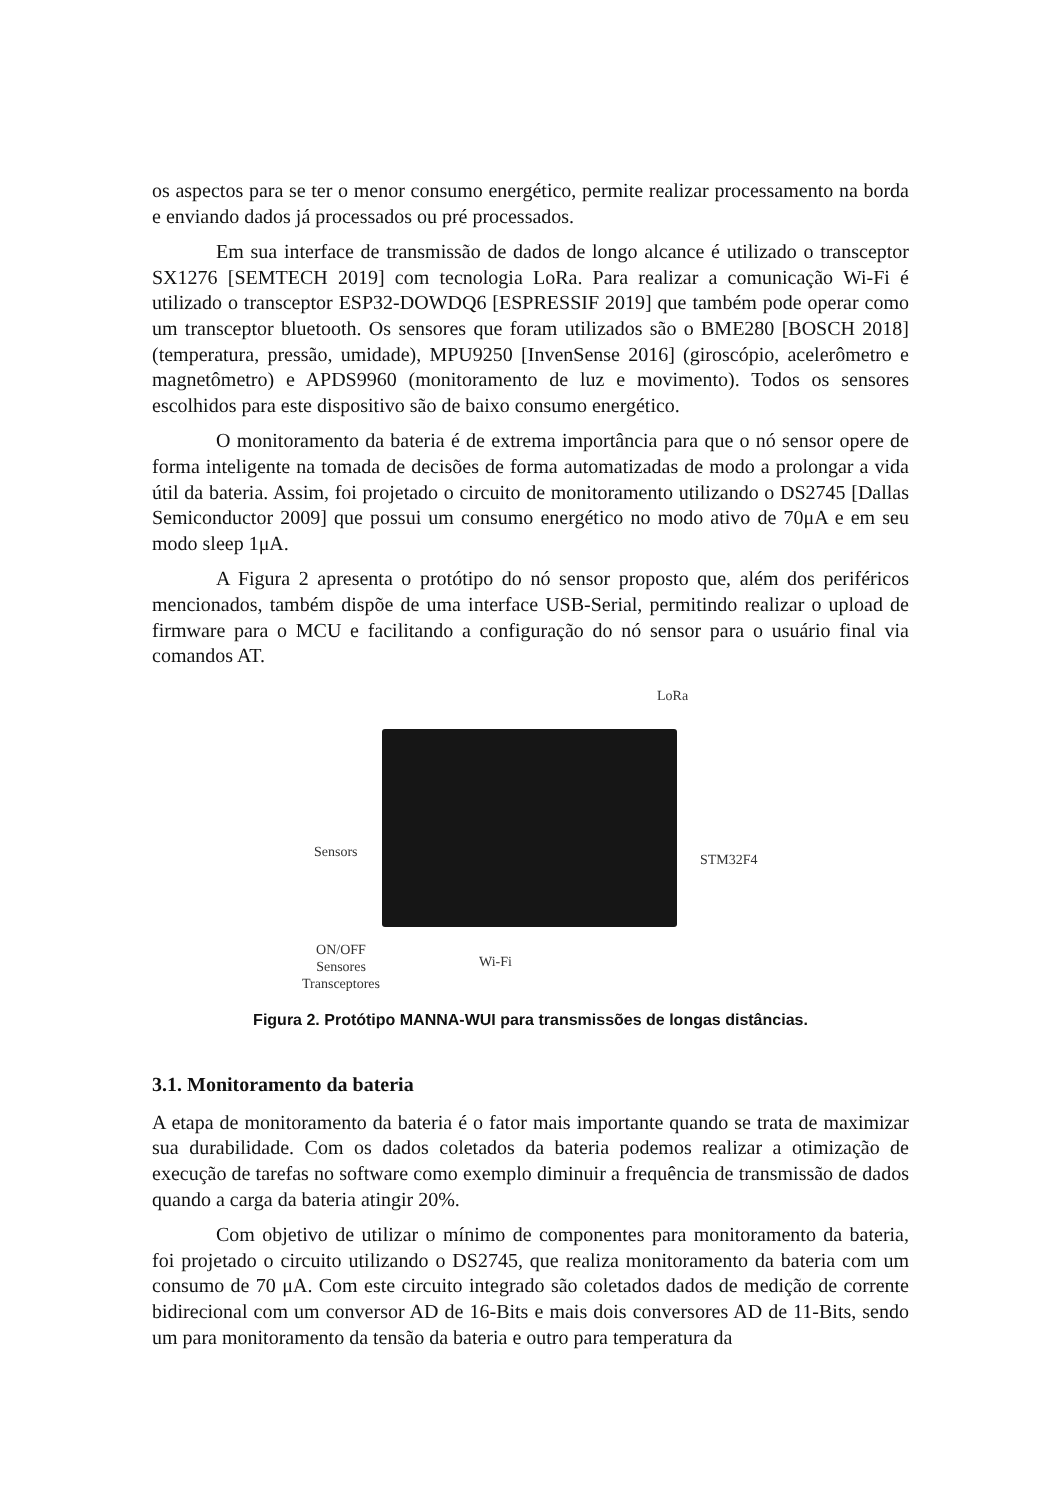os aspectos para se ter o menor consumo energético, permite realizar processamento na borda e enviando dados já processados ou pré processados.
Em sua interface de transmissão de dados de longo alcance é utilizado o transceptor SX1276 [SEMTECH 2019] com tecnologia LoRa. Para realizar a comunicação Wi-Fi é utilizado o transceptor ESP32-DOWDQ6 [ESPRESSIF 2019] que também pode operar como um transceptor bluetooth. Os sensores que foram utilizados são o BME280 [BOSCH 2018] (temperatura, pressão, umidade), MPU9250 [InvenSense 2016] (giroscópio, acelerômetro e magnetômetro) e APDS9960 (monitoramento de luz e movimento). Todos os sensores escolhidos para este dispositivo são de baixo consumo energético.
O monitoramento da bateria é de extrema importância para que o nó sensor opere de forma inteligente na tomada de decisões de forma automatizadas de modo a prolongar a vida útil da bateria. Assim, foi projetado o circuito de monitoramento utilizando o DS2745 [Dallas Semiconductor 2009] que possui um consumo energético no modo ativo de 70μA e em seu modo sleep 1μA.
A Figura 2 apresenta o protótipo do nó sensor proposto que, além dos periféricos mencionados, também dispõe de uma interface USB-Serial, permitindo realizar o upload de firmware para o MCU e facilitando a configuração do nó sensor para o usuário final via comandos AT.
LoRa
Sensors STM32F4
ON/OFF
Sensores
Transceptores
Wi-Fi
Figura 2. Protótipo MANNA-WUI para transmissões de longas distâncias.
3.1. Monitoramento da bateria
A etapa de monitoramento da bateria é o fator mais importante quando se trata de maximizar sua durabilidade. Com os dados coletados da bateria podemos realizar a otimização de execução de tarefas no software como exemplo diminuir a frequência de transmissão de dados quando a carga da bateria atingir 20%.
Com objetivo de utilizar o mínimo de componentes para monitoramento da bateria, foi projetado o circuito utilizando o DS2745, que realiza monitoramento da bateria com um consumo de 70 μA. Com este circuito integrado são coletados dados de medição de corrente bidirecional com um conversor AD de 16-Bits e mais dois conversores AD de 11-Bits, sendo um para monitoramento da tensão da bateria e outro para temperatura da